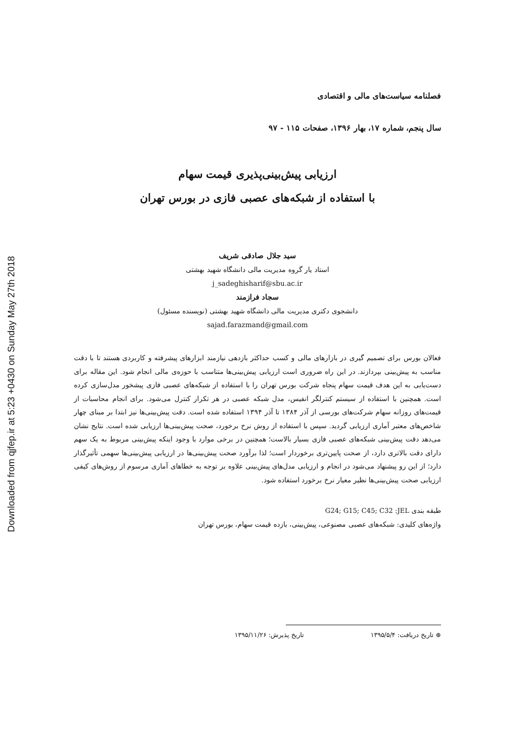Downloaded from qjfep.ir at 5:23 +0430 on Sunday May 27th 2018
فصلنامه سیاست‌های مالی و اقتصادی
سال پنجم، شماره ۱۷، بهار ۱۳۹۶، صفحات ۱۱۵ - ۹۷
ارزیابی پیش‌بینی‌پذیری قیمت سهام
با استفاده از شبکه‌های عصبی فازی در بورس تهران
سید جلال صادقی شریف
استاد یار گروه مدیریت مالی دانشگاه شهید بهشتی
j_sadeghisharif@sbu.ac.ir
سجاد فرازمند
دانشجوی دکتری مدیریت مالی دانشگاه شهید بهشتی (نویسنده مسئول)
sajad.farazmand@gmail.com
فعالان بورس برای تصمیم گیری در بازارهای مالی و کسب حداکثر بازدهی نیازمند ابزارهای پیشرفته و کاربردی هستند تا با دقت مناسب به پیش‌بینی بپردازند. در این راه ضروری است ارزیابی پیش‌بینی‌ها متناسب با حوزه‌ی مالی انجام شود. این مقاله برای دست‌یابی به این هدف قیمت سهام پنجاه شرکت بورس تهران را با استفاده از شبکه‌های عصبی فازی پیشخور مدل‌سازی کرده است. همچنین با استفاده از سیستم کنترلگر انفیس، مدل شبکه عصبی در هر تکرار کنترل می‌شود. برای انجام محاسبات از قیمت‌های روزانه سهام شرکت‌های بورسی از آذر ۱۳۸۴ تا آذر ۱۳۹۴ استفاده شده است. دقت پیش‌بینی‌ها نیز ابتدا بر مبنای چهار شاخص‌های معتبر آماری ارزیابی گردید. سپس با استفاده از روش نرخ برخورد، صحت پیش‌بینی‌ها ارزیابی شده است. نتایج نشان می‌دهد دقت پیش‌بینی شبکه‌های عصبی فازی بسیار بالاست؛ همچنین در برخی موارد با وجود اینکه پیش‌بینی مربوط به یک سهم دارای دقت بالاتری دارد، از صحت پایین‌تری برخوردار است؛ لذا برآورد صحت پیش‌بینی‌ها در ارزیابی پیش‌بینی‌ها سهمی تأثیرگذار دارد؛ از این رو پیشنهاد می‌شود در انجام و ارزیابی مدل‌های پیش‌بینی علاوه بر توجه به خطاهای آماری مرسوم از روش‌های کیفی ارزیابی صحت پیش‌بینی‌ها نظیر معیار نرخ برخورد استفاده شود.
طبقه بندی JEL: G24; G15; C45; C32
واژه‌های کلیدی: شبکه‌های عصبی مصنوعی، پیش‌بینی، بازده قیمت سهام، بورس تهران
⊛ تاریخ دریافت: ۱۳۹۵/۵/۴ تاریخ پذیرش: ۱۳۹۵/۱۱/۲۶